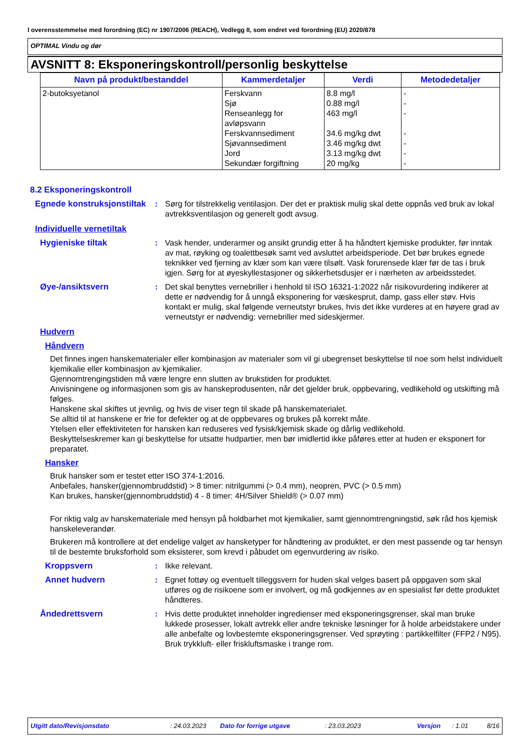I overensstemmelse med forordning (EC) nr 1907/2006 (REACH), Vedlegg II, som endret ved forordning (EU) 2020/878
OPTIMAL Vindu og dør
AVSNITT 8: Eksponeringskontroll/personlig beskyttelse
| Navn på produkt/bestanddel | Kammerdetaljer | Verdi | Metodedetaljer |
| --- | --- | --- | --- |
| 2-butoksyetanol | Ferskvann Sjø Renseanlegg for avløpsvann Ferskvannsediment Sjøvannsediment Jord Sekundær forgiftning | 8.8 mg/l 0.88 mg/l 463 mg/l 34.6 mg/kg dwt 3.46 mg/kg dwt 3.13 mg/kg dwt 20 mg/kg | - - - - - - - |
8.2 Eksponeringskontroll
Egnede konstruksjonstiltak
: Sørg for tilstrekkelig ventilasjon. Der det er praktisk mulig skal dette oppnås ved bruk av lokal avtrekksventilasjon og generelt godt avsug.
Individuelle vernetiltak
Hygieniske tiltak : Vask hender, underarmer og ansikt grundig etter å ha håndtert kjemiske produkter, før inntak av mat, røyking og toalettbesøk samt ved avsluttet arbeidsperiode. Det bør brukes egnede teknikker ved fjerning av klær som kan være tilsølt. Vask forurensede klær før de tas i bruk igjen. Sørg for at øyeskyllestasjoner og sikkerhetsdusjer er i nærheten av arbeidsstedet.
Øye-/ansiktsvern : Det skal benyttes vernebriller i henhold til ISO 16321-1:2022 når risikovurdering indikerer at dette er nødvendig for å unngå eksponering for væskesprut, damp, gass eller støv. Hvis kontakt er mulig, skal følgende verneutstyr brukes, hvis det ikke vurderes at en høyere grad av verneutstyr er nødvendig: vernebriller med sideskjermer.
Hudvern
Håndvern
Det finnes ingen hanskematerialer eller kombinasjon av materialer som vil gi ubegrenset beskyttelse til noe som helst individuelt kjemikalie eller kombinasjon av kjemikalier.
Gjennomtrengingstiden må være lengre enn slutten av brukstiden for produktet.
Anvisningene og informasjonen som gis av hanskeprodusenten, når det gjelder bruk, oppbevaring, vedlikehold og utskifting må følges.
Hanskene skal skiftes ut jevnlig, og hvis de viser tegn til skade på hanskematerialet.
Se alltid til at hanskene er frie for defekter og at de oppbevares og brukes på korrekt måte.
Ytelsen eller effektiviteten for hansken kan reduseres ved fysisk/kjemisk skade og dårlig vedlikehold.
Beskyttelseskremer kan gi beskyttelse for utsatte hudpartier, men bør imidlertid ikke påføres etter at huden er eksponert for preparatet.
Hansker
Bruk hansker som er testet etter ISO 374-1:2016.
Anbefales, hansker(gjennombruddstid) > 8 timer: nitrilgummi (> 0.4 mm), neopren, PVC (> 0.5 mm)
Kan brukes, hansker(gjennombruddstid) 4 - 8 timer: 4H/Silver Shield® (> 0.07 mm)
For riktig valg av hanskemateriale med hensyn på holdbarhet mot kjemikalier, samt gjennomtrengningstid, søk råd hos kjemisk hanskeleverandør.
Brukeren må kontrollere at det endelige valget av hansketyper for håndtering av produktet, er den mest passende og tar hensyn til de bestemte bruksforhold som eksisterer, som krevd i påbudet om egenvurdering av risiko.
Kroppsvern : Ikke relevant.
Annet hudvern : Egnet fottøy og eventuelt tilleggsvern for huden skal velges basert på oppgaven som skal utføres og de risikoene som er involvert, og må godkjennes av en spesialist før dette produktet håndteres.
Åndedrettsvern : Hvis dette produktet inneholder ingredienser med eksponeringsgrenser, skal man bruke lukkede prosesser, lokalt avtrekk eller andre tekniske løsninger for å holde arbeidstakere under alle anbefalte og lovbestemte eksponeringsgrenser. Ved sprøyting : partikkelfilter (FFP2 / N95). Bruk trykkluft- eller friskluftsmaske i trange rom.
Utgitt dato/Revisjonsdato: 24.03.2023 Dato for forrige utgave: 23.03.2023 Versjon: 1.01 8/16